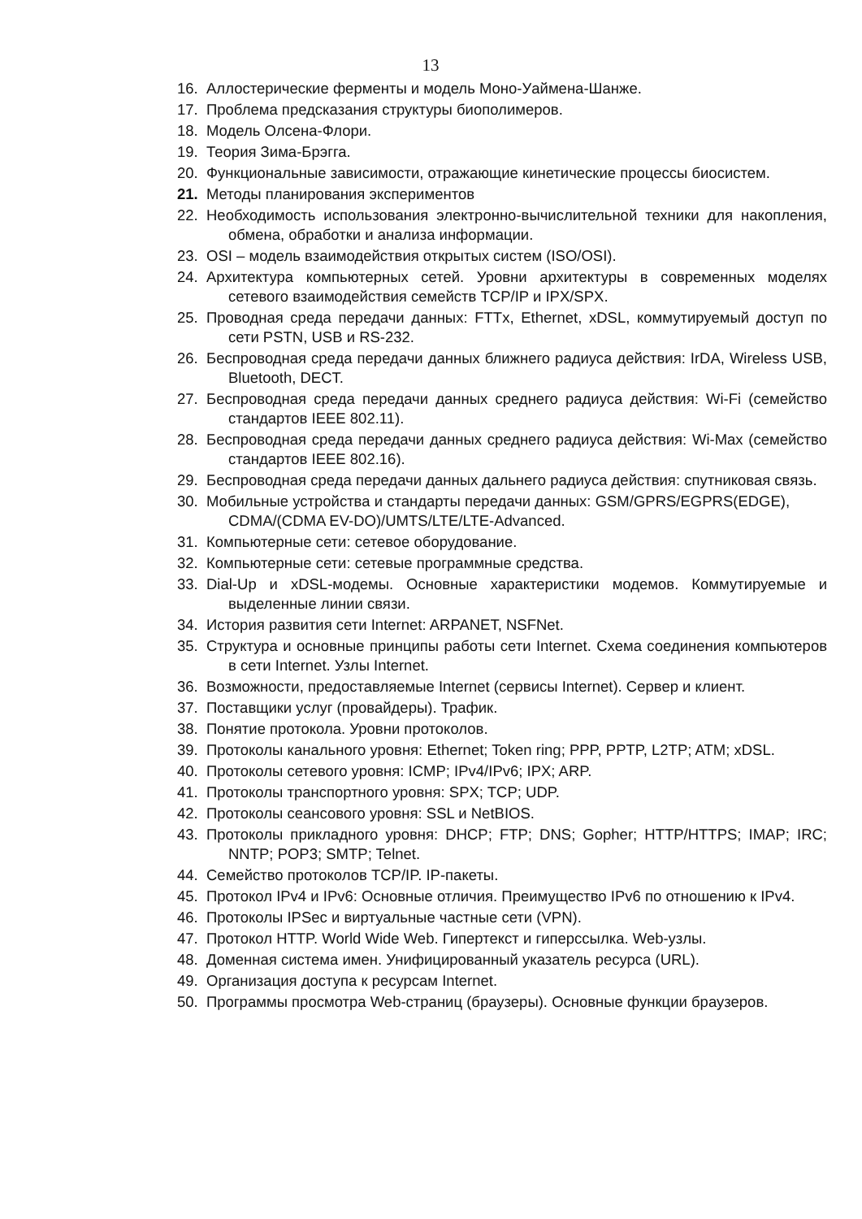13
16. Аллостерические ферменты и модель Моно-Уаймена-Шанже.
17. Проблема предсказания структуры биополимеров.
18. Модель Олсена-Флори.
19. Теория Зима-Брэгга.
20. Функциональные зависимости, отражающие кинетические процессы биосистем.
21. Методы планирования экспериментов
22. Необходимость использования электронно-вычислительной техники для накопления, обмена, обработки и анализа информации.
23. OSI – модель взаимодействия открытых систем (ISO/OSI).
24. Архитектура компьютерных сетей. Уровни архитектуры в современных моделях сетевого взаимодействия семейств TCP/IP и IPX/SPX.
25. Проводная среда передачи данных: FTTx, Ethernet, xDSL, коммутируемый доступ по сети PSTN, USB и RS-232.
26. Беспроводная среда передачи данных ближнего радиуса действия: IrDA, Wireless USB, Bluetooth, DECT.
27. Беспроводная среда передачи данных среднего радиуса действия: Wi-Fi (семейство стандартов IEEE 802.11).
28. Беспроводная среда передачи данных среднего радиуса действия: Wi-Max (семейство стандартов IEEE 802.16).
29. Беспроводная среда передачи данных дальнего радиуса действия: спутниковая связь.
30. Мобильные устройства и стандарты передачи данных: GSM/GPRS/EGPRS(EDGE),
CDMA/(CDMA EV-DO)/UMTS/LTE/LTE-Advanced.
31. Компьютерные сети: сетевое оборудование.
32. Компьютерные сети: сетевые программные средства.
33. Dial-Up и xDSL-модемы. Основные характеристики модемов. Коммутируемые и выделенные линии связи.
34. История развития сети Internet: ARPANET, NSFNet.
35. Структура и основные принципы работы сети Internet. Схема соединения компьютеров в сети Internet. Узлы Internet.
36. Возможности, предоставляемые Internet (сервисы Internet). Сервер и клиент.
37. Поставщики услуг (провайдеры). Трафик.
38. Понятие протокола. Уровни протоколов.
39. Протоколы канального уровня: Ethernet; Token ring; PPP, PPTP, L2TP; ATM; xDSL.
40. Протоколы сетевого уровня: ICMP; IPv4/IPv6; IPX; ARP.
41. Протоколы транспортного уровня: SPX; TCP; UDP.
42. Протоколы сеансового уровня: SSL и NetBIOS.
43. Протоколы прикладного уровня: DHCP; FTP; DNS; Gopher; HTTP/HTTPS; IMAP; IRC; NNTP; POP3; SMTP; Telnet.
44. Семейство протоколов TCP/IP. IP-пакеты.
45. Протокол IPv4 и IPv6: Основные отличия. Преимущество IPv6 по отношению к IPv4.
46. Протоколы IPSec и виртуальные частные сети (VPN).
47. Протокол HTTP. World Wide Web. Гипертекст и гиперссылка. Web-узлы.
48. Доменная система имен. Унифицированный указатель ресурса (URL).
49. Организация доступа к ресурсам Internet.
50. Программы просмотра Web-страниц (браузеры). Основные функции браузеров.